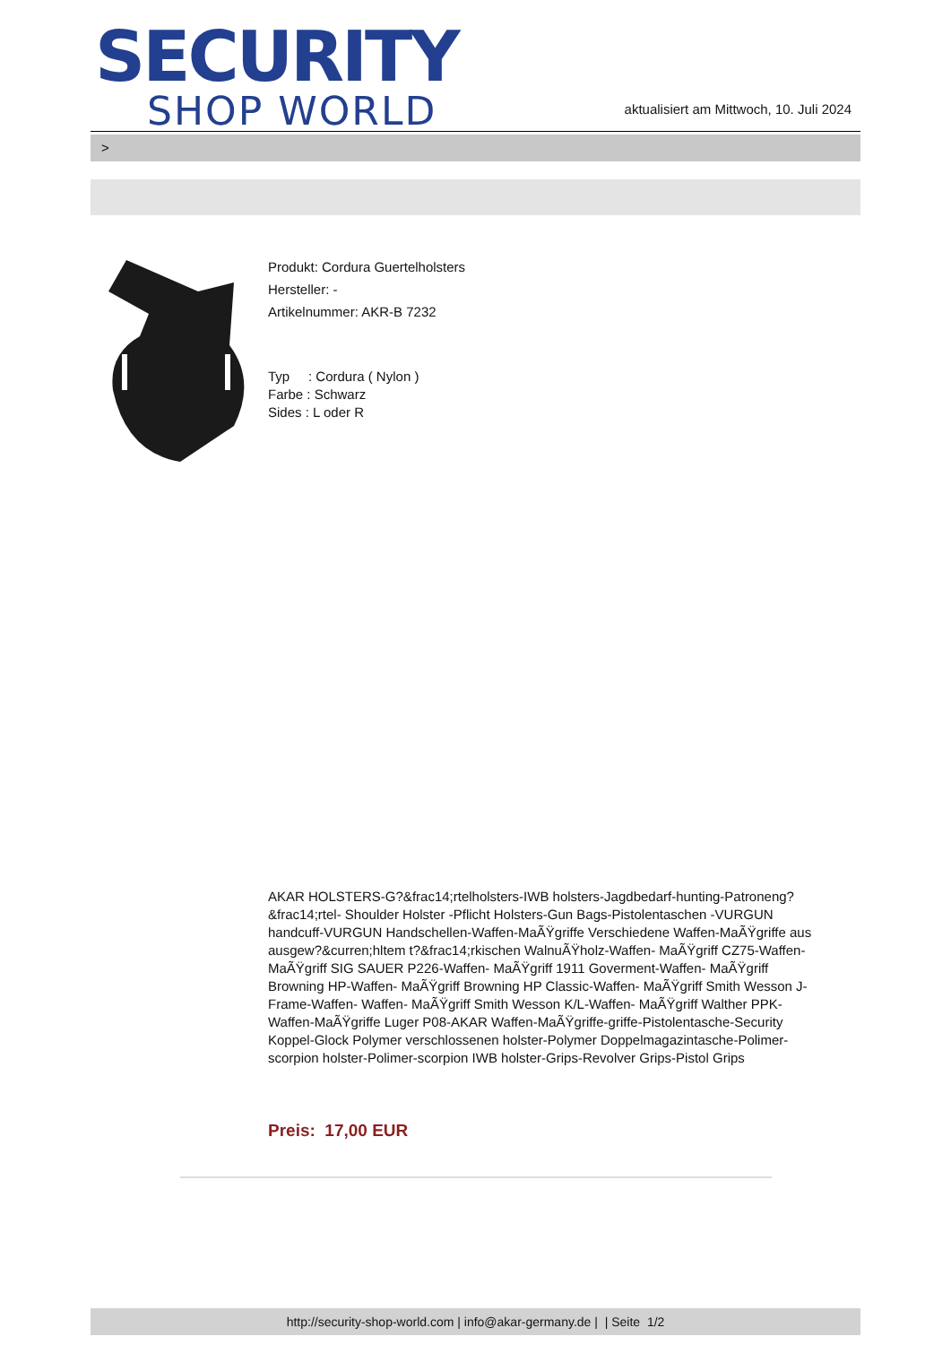SECURITY
SHOP WORLD
aktualisiert am Mittwoch, 10. Juli 2024
>
Produkt: Cordura Guertelholsters
Hersteller: -
Artikelnummer: AKR-B 7232
Typ : Cordura ( Nylon )
Farbe : Schwarz
Sides : L oder R
AKAR HOLSTERS-G?&frac14;rtelholsters-IWB holsters-Jagdbedarf-hunting-Patroneng?&frac14;rtel- Shoulder Holster -Pflicht Holsters-Gun Bags-Pistolentaschen -VURGUN handcuff-VURGUN Handschellen-Waffen-MaÃŸgriffe Verschiedene Waffen-MaÃŸgriffe aus ausgew?&curren;hltem t?&frac14;rkischen WalnuÃŸholz-Waffen- MaÃŸgriff CZ75-Waffen- MaÃŸgriff SIG SAUER P226-Waffen- MaÃŸgriff 1911 Goverment-Waffen- MaÃŸgriff Browning HP-Waffen- MaÃŸgriff Browning HP Classic-Waffen- MaÃŸgriff Smith Wesson J-Frame-Waffen- Waffen- MaÃŸgriff Smith Wesson K/L-Waffen- MaÃŸgriff Walther PPK-Waffen-MaÃŸgriffe Luger P08-AKAR Waffen-MaÃŸgriffe-griffe-Pistolentasche-Security Koppel-Glock Polymer verschlossenen holster-Polymer Doppelmagazintasche-Polimer-scorpion holster-Polimer-scorpion IWB holster-Grips-Revolver Grips-Pistol Grips
Preis: 17,00 EUR
http://security-shop-world.com | info@akar-germany.de | | Seite 1/2